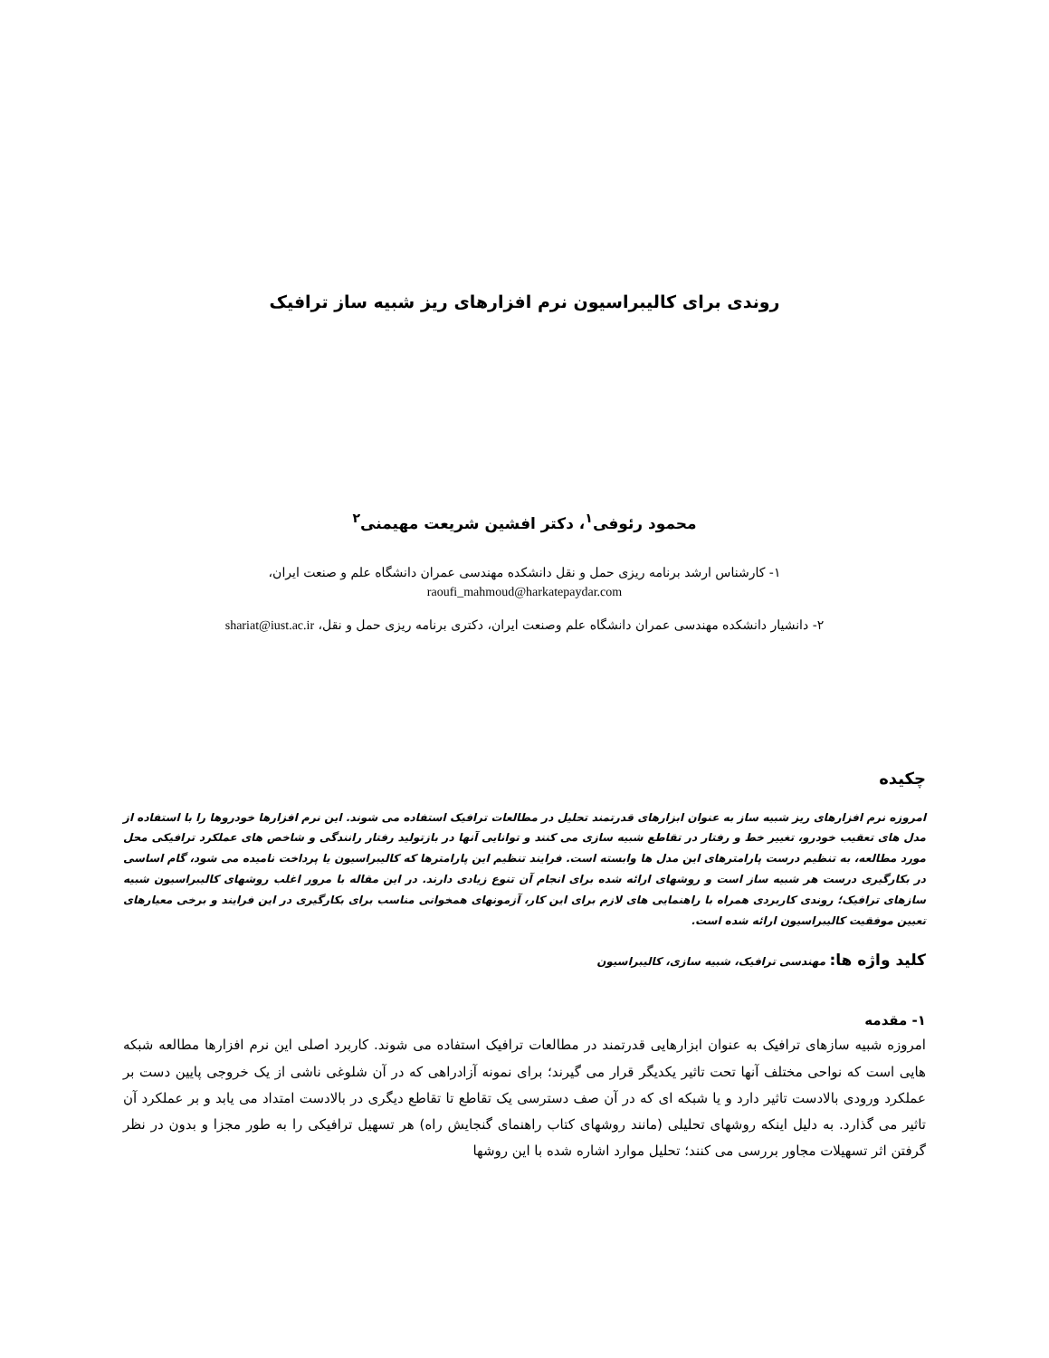روندی برای کالیبراسیون نرم افزارهای ریز شبیه ساز ترافیک
محمود رئوفی<sup>۱</sup>، دکتر افشین شریعت مهیمنی<sup>۲</sup>
۱- کارشناس ارشد برنامه ریزی حمل و نقل دانشکده مهندسی عمران دانشگاه علم و صنعت ایران،
raoufi_mahmoud@harkatepaydar.com
۲- دانشیار دانشکده مهندسی عمران دانشگاه علم وصنعت ایران، دکتری برنامه ریزی حمل و نقل، shariat@iust.ac.ir
چکیده
امروزه نرم افزارهای ریز شبیه ساز به عنوان ابزارهای قدرتمند تحلیل در مطالعات ترافیک استفاده می شوند. این نرم افزارها خودروها را با استفاده از مدل های تعقیب خودرو، تغییر خط و رفتار در تقاطع شبیه سازی می کنند و توانایی آنها در بازتولید رفتار رانندگی و شاخص های عملکرد ترافیکی محل مورد مطالعه، به تنظیم درست پارامترهای این مدل ها وابسته است. فرایند تنظیم این پارامترها که کالیبراسیون یا پرداخت نامیده می شود، گام اساسی در بکارگیری درست هر شبیه ساز است و روشهای ارائه شده برای انجام آن تنوع زیادی دارند. در این مقاله با مرور اغلب روشهای کالیبراسیون شبیه سازهای ترافیک؛ روندی کاربردی همراه با راهنمایی های لازم برای این کار، آزمونهای همخوانی مناسب برای بکارگیری در این فرایند و برخی معیارهای تعیین موفقیت کالیبراسیون ارائه شده است.
کلید واژه ها: مهندسی ترافیک، شبیه سازی، کالیبراسیون
۱- مقدمه
امروزه شبیه سازهای ترافیک به عنوان ابزارهایی قدرتمند در مطالعات ترافیک استفاده می شوند. کاربرد اصلی این نرم افزارها مطالعه شبکه هایی است که نواحی مختلف آنها تحت تاثیر یکدیگر قرار می گیرند؛ برای نمونه آزادراهی که در آن شلوغی ناشی از یک خروجی پایین دست بر عملکرد ورودی بالادست تاثیر دارد و یا شبکه ای که در آن صف دسترسی یک تقاطع تا تقاطع دیگری در بالادست امتداد می یابد و بر عملکرد آن تاثیر می گذارد. به دلیل اینکه روشهای تحلیلی (مانند روشهای کتاب راهنمای گنجایش راه) هر تسهیل ترافیکی را به طور مجزا و بدون در نظر گرفتن اثر تسهیلات مجاور بررسی می کنند؛ تحلیل موارد اشاره شده با این روشها